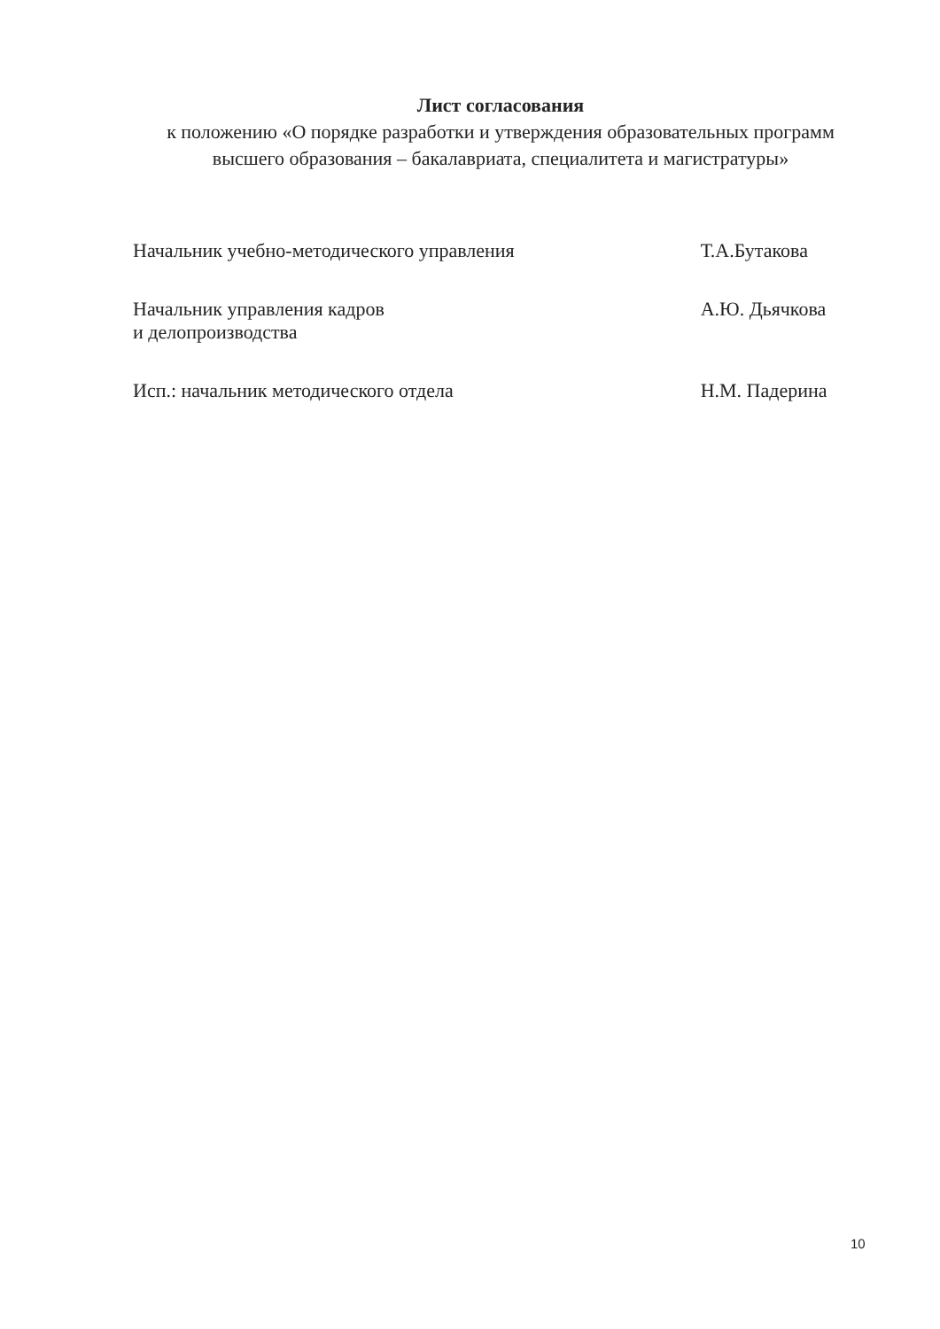Лист согласования
к положению «О порядке разработки и утверждения образовательных программ высшего образования – бакалавриата, специалитета и магистратуры»
| Начальник учебно-методического управления | | Т.А.Бутакова |
| Начальник управления кадров и делопроизводства | | А.Ю. Дьячкова |
| Исп.: начальник методического отдела | | Н.М. Падерина |
10